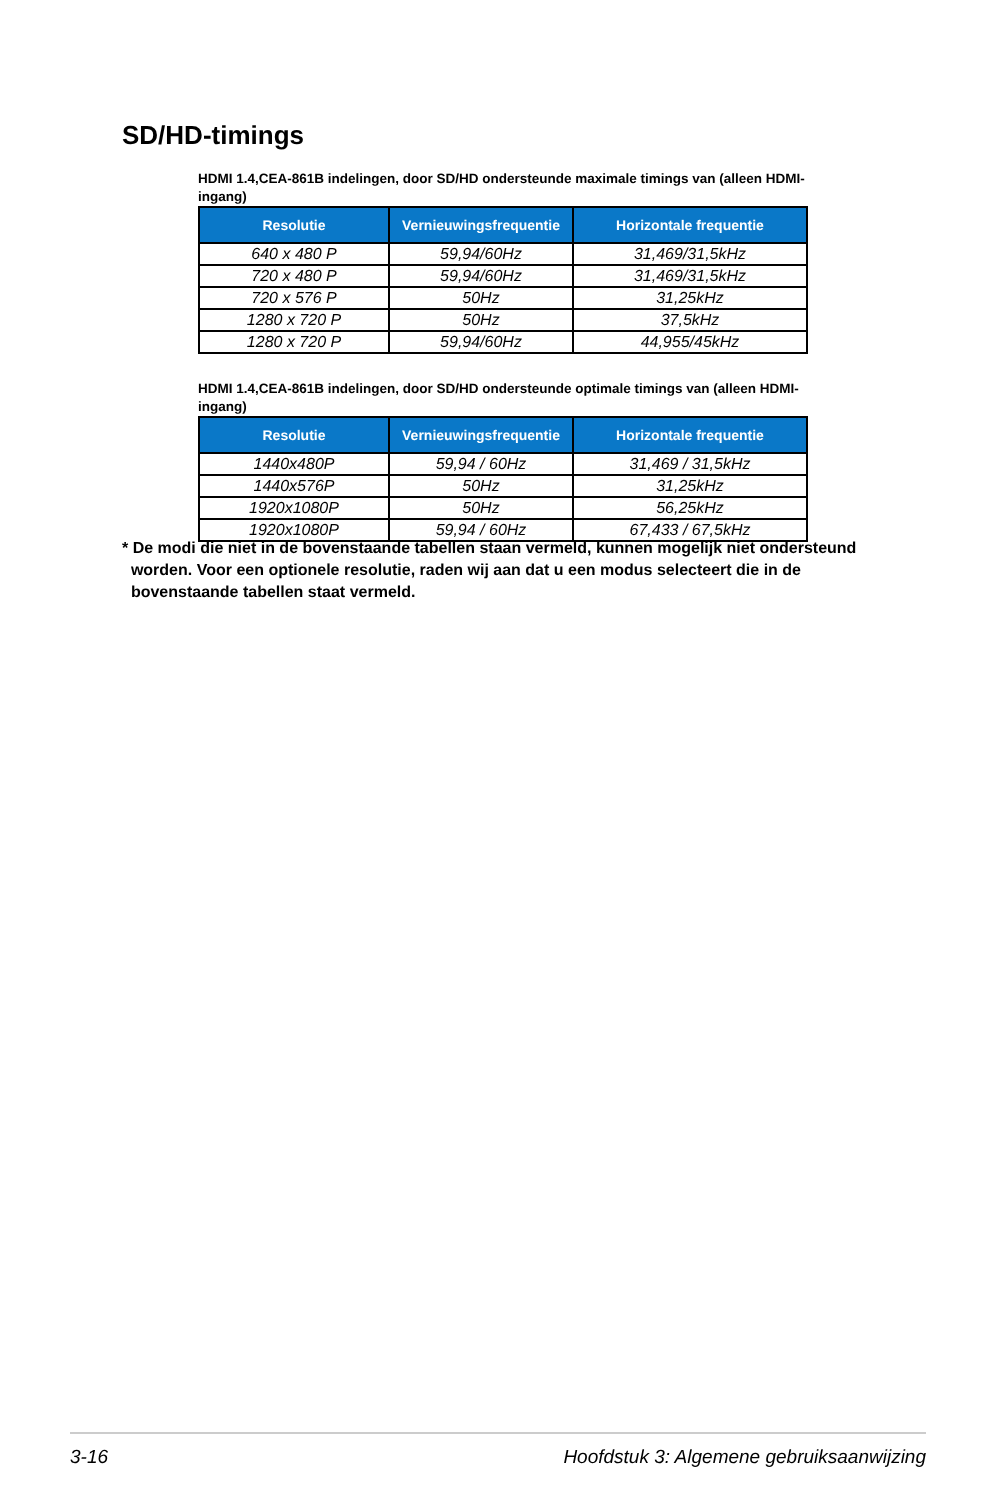SD/HD-timings
HDMI 1.4,CEA-861B indelingen, door SD/HD ondersteunde maximale timings van (alleen HDMI-ingang)
| Resolutie | Vernieuwingsfrequentie | Horizontale frequentie |
| --- | --- | --- |
| 640 x 480 P | 59,94/60Hz | 31,469/31,5kHz |
| 720 x 480 P | 59,94/60Hz | 31,469/31,5kHz |
| 720 x 576 P | 50Hz | 31,25kHz |
| 1280 x 720 P | 50Hz | 37,5kHz |
| 1280 x 720 P | 59,94/60Hz | 44,955/45kHz |
HDMI 1.4,CEA-861B indelingen, door SD/HD ondersteunde optimale timings van (alleen HDMI-ingang)
| Resolutie | Vernieuwingsfrequentie | Horizontale frequentie |
| --- | --- | --- |
| 1440x480P | 59,94 / 60Hz | 31,469 / 31,5kHz |
| 1440x576P | 50Hz | 31,25kHz |
| 1920x1080P | 50Hz | 56,25kHz |
| 1920x1080P | 59,94 / 60Hz | 67,433 / 67,5kHz |
* De modi die niet in de bovenstaande tabellen staan vermeld, kunnen mogelijk niet ondersteund
worden. Voor een optionele resolutie, raden wij aan dat u een modus selecteert die in de
bovenstaande tabellen staat vermeld.
3-16 Hoofdstuk 3: Algemene gebruiksaanwijzing